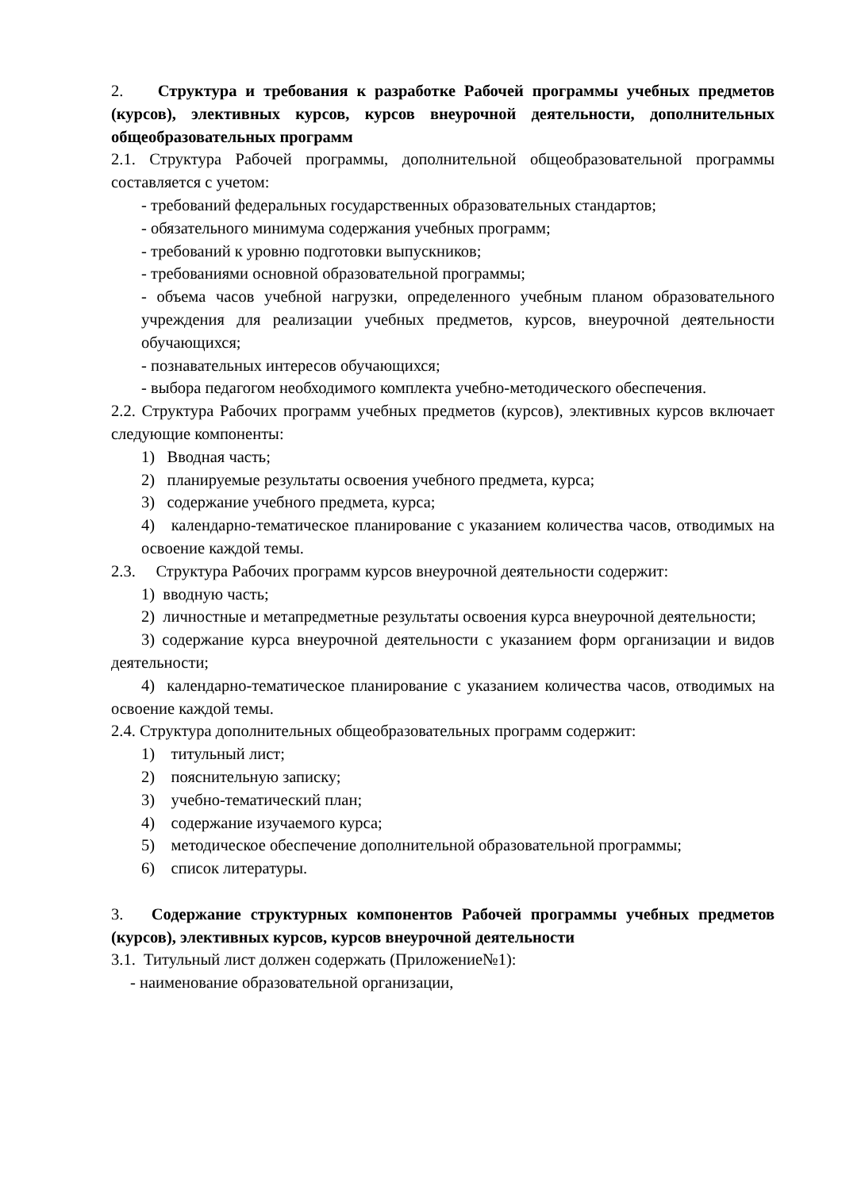2. Структура и требования к разработке Рабочей программы учебных предметов (курсов), элективных курсов, курсов внеурочной деятельности, дополнительных общеобразовательных программ
2.1. Структура Рабочей программы, дополнительной общеобразовательной программы составляется с учетом:
- требований федеральных государственных образовательных стандартов;
- обязательного минимума содержания учебных программ;
- требований к уровню подготовки выпускников;
- требованиями основной образовательной программы;
- объема часов учебной нагрузки, определенного учебным планом образовательного учреждения для реализации учебных предметов, курсов, внеурочной деятельности обучающихся;
- познавательных интересов обучающихся;
- выбора педагогом необходимого комплекта учебно-методического обеспечения.
2.2. Структура Рабочих программ учебных предметов (курсов), элективных курсов включает следующие компоненты:
1) Вводная часть;
2) планируемые результаты освоения учебного предмета, курса;
3) содержание учебного предмета, курса;
4) календарно-тематическое планирование с указанием количества часов, отводимых на освоение каждой темы.
2.3. Структура Рабочих программ курсов внеурочной деятельности содержит:
1) вводную часть;
2) личностные и метапредметные результаты освоения курса внеурочной деятельности;
3) содержание курса внеурочной деятельности с указанием форм организации и видов деятельности;
4) календарно-тематическое планирование с указанием количества часов, отводимых на освоение каждой темы.
2.4. Структура дополнительных общеобразовательных программ содержит:
1) титульный лист;
2) пояснительную записку;
3) учебно-тематический план;
4) содержание изучаемого курса;
5) методическое обеспечение дополнительной образовательной программы;
6) список литературы.
3. Содержание структурных компонентов Рабочей программы учебных предметов (курсов), элективных курсов, курсов внеурочной деятельности
3.1. Титульный лист должен содержать (Приложение№1):
- наименование образовательной организации,